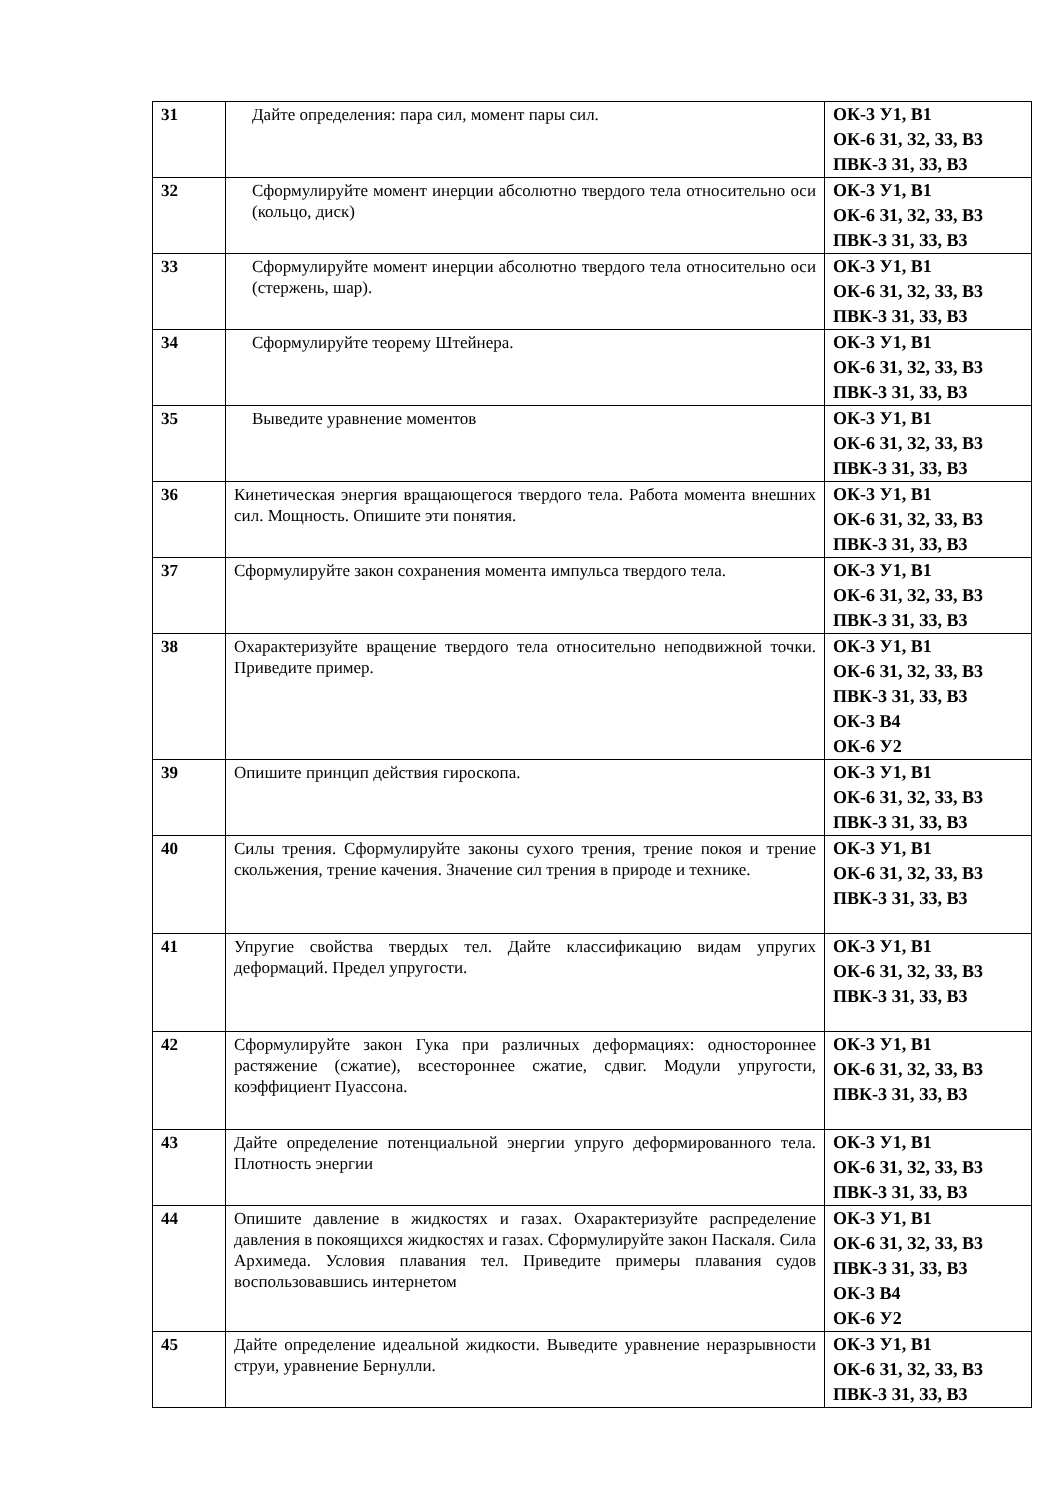| 31 | Дайте определения: пара сил, момент пары сил. | ОК-3 У1, В1 ОК-6 З1, З2, З3, В3 ПВК-3 З1, З3, В3 |
| 32 | Сформулируйте момент инерции абсолютно твердого тела относительно оси (кольцо, диск) | ОК-3 У1, В1 ОК-6 З1, З2, З3, В3 ПВК-3 З1, З3, В3 |
| 33 | Сформулируйте момент инерции абсолютно твердого тела относительно оси (стержень, шар). | ОК-3 У1, В1 ОК-6 З1, З2, З3, В3 ПВК-3 З1, З3, В3 |
| 34 | Сформулируйте теорему Штейнера. | ОК-3 У1, В1 ОК-6 З1, З2, З3, В3 ПВК-3 З1, З3, В3 |
| 35 | Выведите уравнение моментов | ОК-3 У1, В1 ОК-6 З1, З2, З3, В3 ПВК-3 З1, З3, В3 |
| 36 | Кинетическая энергия вращающегося твердого тела. Работа момента внешних сил. Мощность. Опишите эти понятия. | ОК-3 У1, В1 ОК-6 З1, З2, З3, В3 ПВК-3 З1, З3, В3 |
| 37 | Сформулируйте закон сохранения момента импульса твердого тела. | ОК-3 У1, В1 ОК-6 З1, З2, З3, В3 ПВК-3 З1, З3, В3 |
| 38 | Охарактеризуйте вращение твердого тела относительно неподвижной точки. Приведите пример. | ОК-3 У1, В1 ОК-6 З1, З2, З3, В3 ПВК-3 З1, З3, В3 ОК-3 В4 ОК-6 У2 |
| 39 | Опишите принцип действия гироскопа. | ОК-3 У1, В1 ОК-6 З1, З2, З3, В3 ПВК-3 З1, З3, В3 |
| 40 | Силы трения. Сформулируйте законы сухого трения, трение покоя и трение скольжения, трение качения. Значение сил трения в природе и технике. | ОК-3 У1, В1 ОК-6 З1, З2, З3, В3 ПВК-3 З1, З3, В3 |
| 41 | Упругие свойства твердых тел. Дайте классификацию видам упругих деформаций. Предел упругости. | ОК-3 У1, В1 ОК-6 З1, З2, З3, В3 ПВК-3 З1, З3, В3 |
| 42 | Сформулируйте закон Гука при различных деформациях: одностороннее растяжение (сжатие), всестороннее сжатие, сдвиг. Модули упругости, коэффициент Пуассона. | ОК-3 У1, В1 ОК-6 З1, З2, З3, В3 ПВК-3 З1, З3, В3 |
| 43 | Дайте определение потенциальной энергии упруго деформированного тела. Плотность энергии | ОК-3 У1, В1 ОК-6 З1, З2, З3, В3 ПВК-3 З1, З3, В3 |
| 44 | Опишите давление в жидкостях и газах. Охарактеризуйте распределение давления в покоящихся жидкостях и газах. Сформулируйте закон Паскаля. Сила Архимеда. Условия плавания тел. Приведите примеры плавания судов воспользовавшись интернетом | ОК-3 У1, В1 ОК-6 З1, З2, З3, В3 ПВК-3 З1, З3, В3 ОК-3 В4 ОК-6 У2 |
| 45 | Дайте определение идеальной жидкости. Выведите уравнение неразрывности струи, уравнение Бернулли. | ОК-3 У1, В1 ОК-6 З1, З2, З3, В3 ПВК-3 З1, З3, В3 |